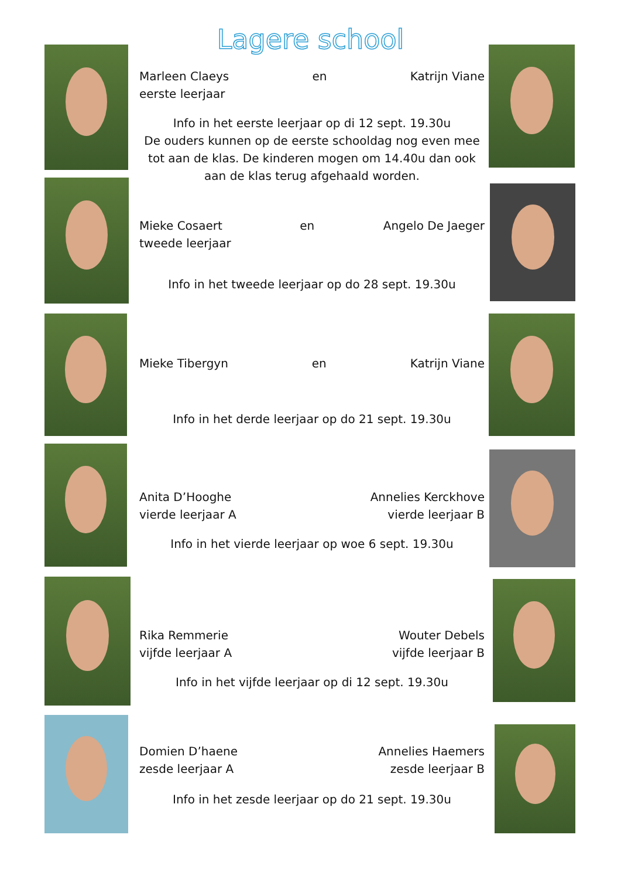Lagere school
Marleen Claeys
eerste leerjaar en Katrijn Viane
Info in het eerste leerjaar op di 12 sept. 19.30u
De ouders kunnen op de eerste schooldag nog even mee tot aan de klas. De kinderen mogen om 14.40u dan ook aan de klas terug afgehaald worden.
Mieke Cosaert
tweede leerjaar en Angelo De Jaeger
Info in het tweede leerjaar op do 28 sept. 19.30u
Mieke Tibergyn en Katrijn Viane
Info in het derde leerjaar op do 21 sept. 19.30u
Anita D’Hooghe
vierde leerjaar A Annelies Kerckhove
vierde leerjaar B
Info in het vierde leerjaar op woe 6 sept. 19.30u
Rika Remmerie
vijfde leerjaar A Wouter Debels
vijfde leerjaar B
Info in het vijfde leerjaar op di 12 sept. 19.30u
Domien D’haene
zesde leerjaar A Annelies Haemers
zesde leerjaar B
Info in het zesde leerjaar op do 21 sept. 19.30u